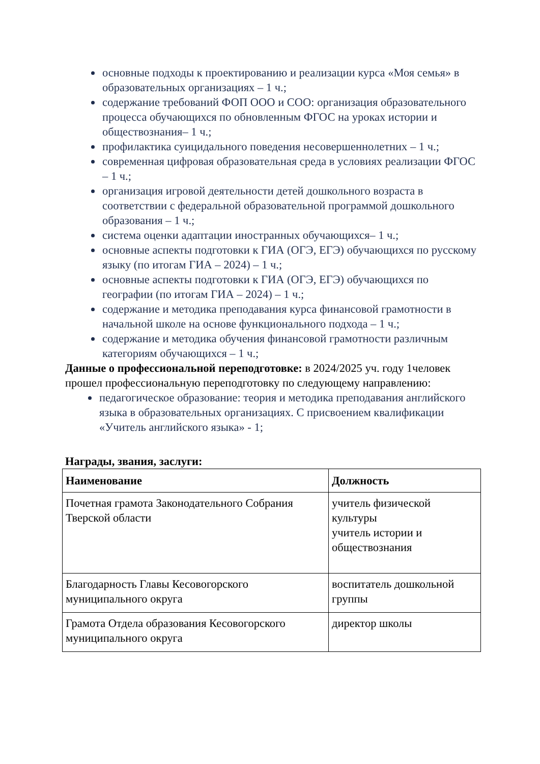основные подходы к проектированию и реализации курса «Моя семья» в образовательных организациях – 1 ч.;
содержание требований ФОП ООО и СОО: организация образовательного процесса обучающихся по обновленным ФГОС на уроках истории и обществознания– 1 ч.;
профилактика суицидального поведения несовершеннолетних – 1 ч.;
современная цифровая образовательная среда в условиях реализации ФГОС – 1 ч.;
организация игровой деятельности детей дошкольного возраста в соответствии с федеральной образовательной программой дошкольного образования – 1 ч.;
система оценки адаптации иностранных обучающихся– 1 ч.;
основные аспекты подготовки к ГИА (ОГЭ, ЕГЭ) обучающихся по русскому языку (по итогам ГИА – 2024) – 1 ч.;
основные аспекты подготовки к ГИА (ОГЭ, ЕГЭ) обучающихся по географии (по итогам ГИА – 2024) – 1 ч.;
содержание и методика преподавания курса финансовой грамотности в начальной школе на основе функционального подхода – 1 ч.;
содержание и методика обучения финансовой грамотности различным категориям обучающихся – 1 ч.;
Данные о профессиональной переподготовке: в 2024/2025 уч. году 1человек прошел профессиональную переподготовку по следующему направлению:
педагогическое образование: теория и методика преподавания английского языка в образовательных организациях. С присвоением квалификации «Учитель английского языка» - 1;
Награды, звания, заслуги:
| Наименование | Должность |
| --- | --- |
| Почетная грамота Законодательного Собрания Тверской области | учитель физической культуры учитель истории и обществознания |
| Благодарность Главы Кесовогорского муниципального округа | воспитатель дошкольной группы |
| Грамота Отдела образования Кесовогорского муниципального округа | директор школы |